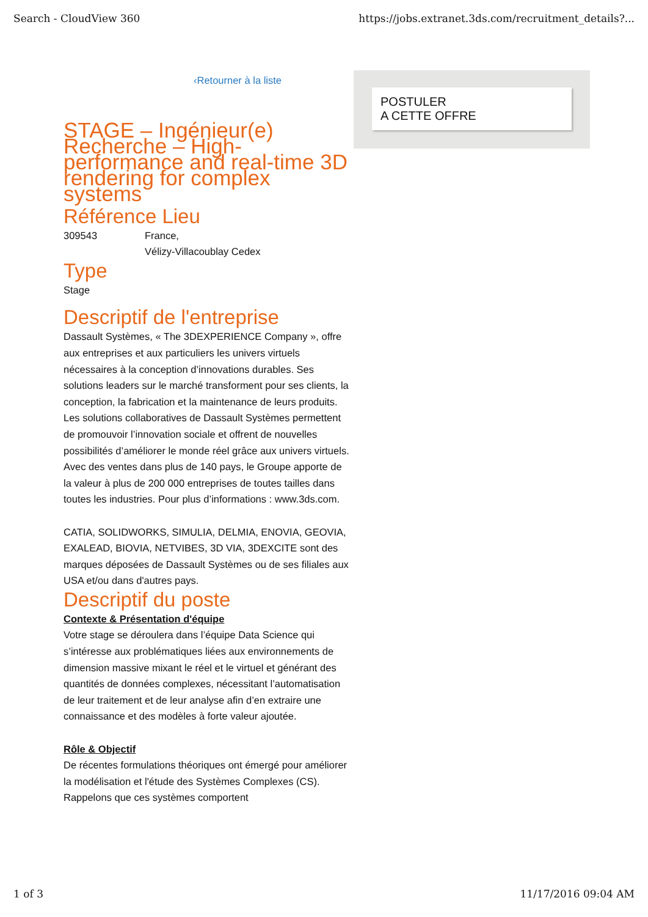Search - CloudView 360 https://jobs.extranet.3ds.com/recruitment_details?...
‹Retourner à la liste
STAGE – Ingénieur(e) Recherche – High-performance and real-time 3D rendering for complex systems
Référence Lieu
309543 France,
Vélizy-Villacoublay Cedex
Type
Stage
Descriptif de l'entreprise
Dassault Systèmes, « The 3DEXPERIENCE Company », offre aux entreprises et aux particuliers les univers virtuels nécessaires à la conception d’innovations durables. Ses solutions leaders sur le marché transforment pour ses clients, la conception, la fabrication et la maintenance de leurs produits. Les solutions collaboratives de Dassault Systèmes permettent de promouvoir l’innovation sociale et offrent de nouvelles possibilités d’améliorer le monde réel grâce aux univers virtuels. Avec des ventes dans plus de 140 pays, le Groupe apporte de la valeur à plus de 200 000 entreprises de toutes tailles dans toutes les industries. Pour plus d’informations : www.3ds.com.
CATIA, SOLIDWORKS, SIMULIA, DELMIA, ENOVIA, GEOVIA, EXALEAD, BIOVIA, NETVIBES, 3D VIA, 3DEXCITE sont des marques déposées de Dassault Systèmes ou de ses filiales aux USA et/ou dans d'autres pays.
Descriptif du poste
Contexte & Présentation d'équipe
Votre stage se déroulera dans l’équipe Data Science qui s’intéresse aux problématiques liées aux environnements de dimension massive mixant le réel et le virtuel et générant des quantités de données complexes, nécessitant l’automatisation de leur traitement et de leur analyse afin d’en extraire une connaissance et des modèles à forte valeur ajoutée.
Rôle & Objectif
De récentes formulations théoriques ont émergé pour améliorer la modélisation et l'étude des Systèmes Complexes (CS). Rappelons que ces systèmes comportent
POSTULER
A CETTE OFFRE
1 of 3 11/17/2016 09:04 AM